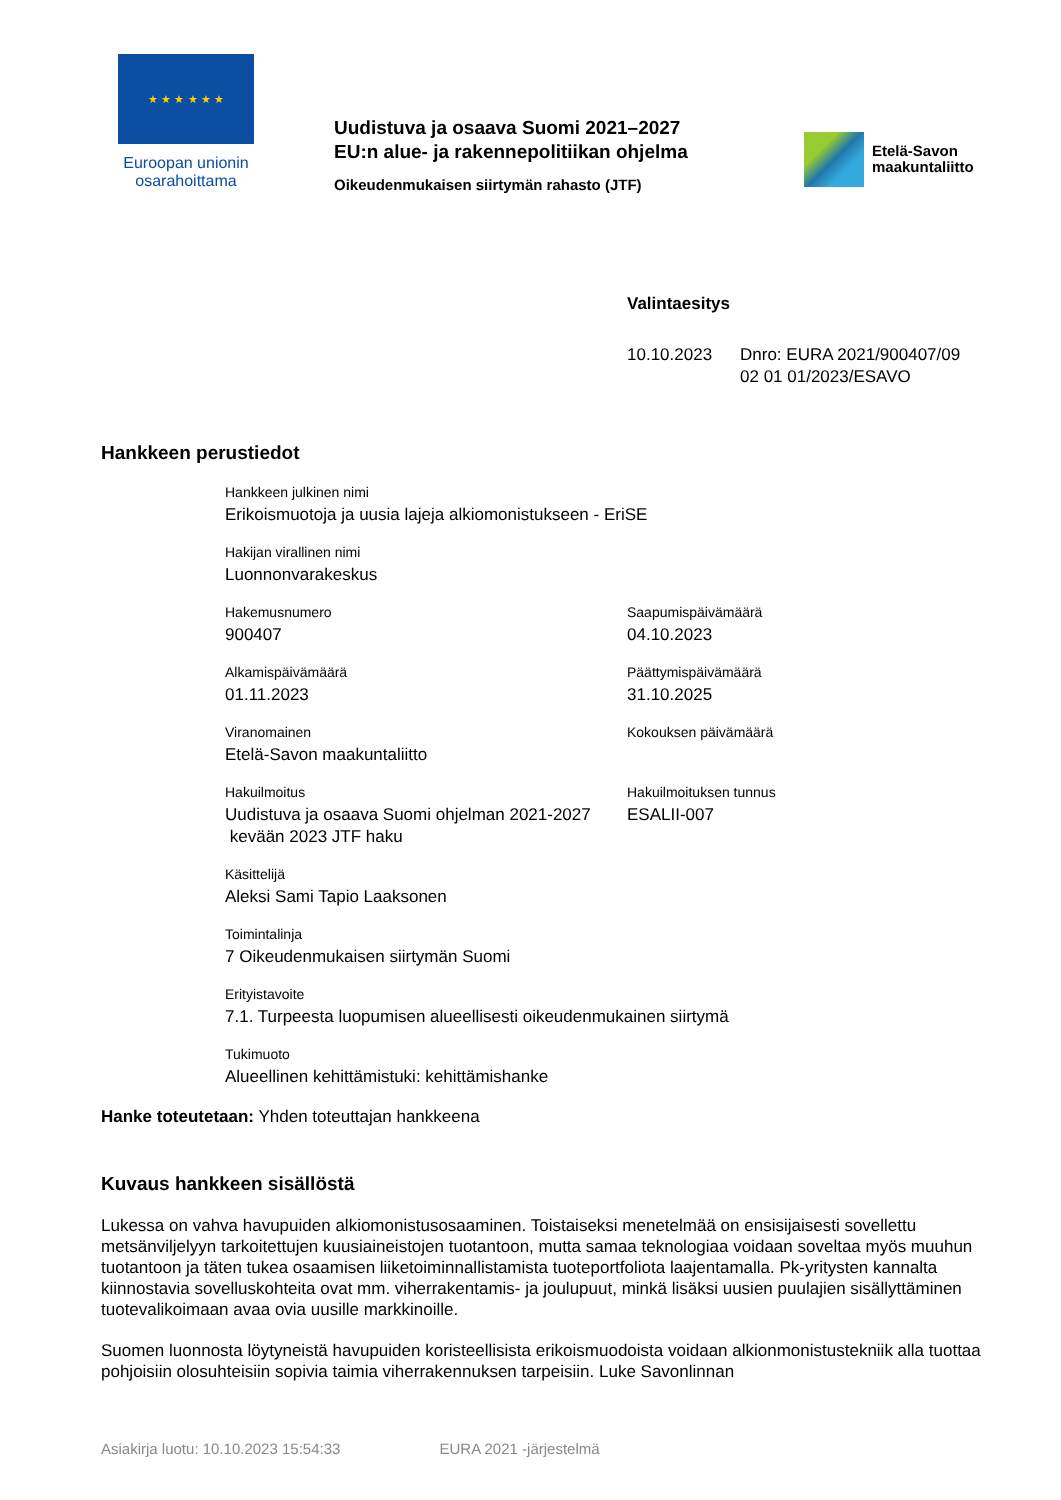★ ★ ★ ★ ★ ★
Euroopan unionin
osarahoittama
Uudistuva ja osaava Suomi 2021–2027
EU:n alue- ja rakennepolitiikan ohjelma
Oikeudenmukaisen siirtymän rahasto (JTF)
Etelä-Savon
maakuntaliitto
Valintaesitys
10.10.2023 Dnro: EURA 2021/900407/09
02 01 01/2023/ESAVO
Hankkeen perustiedot
Hankkeen julkinen nimi
Erikoismuotoja ja uusia lajeja alkiomonistukseen - EriSE
Hakijan virallinen nimi
Luonnonvarakeskus
Hakemusnumero
900407
Saapumispäivämäärä
04.10.2023
Alkamispäivämäärä
01.11.2023
Päättymispäivämäärä
31.10.2025
Viranomainen
Etelä-Savon maakuntaliitto
Kokouksen päivämäärä
Hakuilmoitus
Uudistuva ja osaava Suomi ohjelman 2021-2027
kevään 2023 JTF haku
Hakuilmoituksen tunnus
ESALII-007
Käsittelijä
Aleksi Sami Tapio Laaksonen
Toimintalinja
7 Oikeudenmukaisen siirtymän Suomi
Erityistavoite
7.1. Turpeesta luopumisen alueellisesti oikeudenmukainen siirtymä
Tukimuoto
Alueellinen kehittämistuki: kehittämishanke
Hanke toteutetaan: Yhden toteuttajan hankkeena
Kuvaus hankkeen sisällöstä
Lukessa on vahva havupuiden alkiomonistusosaaminen. Toistaiseksi menetelmää on ensisijaisesti sovellettu metsänviljelyyn tarkoitettujen kuusiaineistojen tuotantoon, mutta samaa teknologiaa voidaan soveltaa myös muuhun tuotantoon ja täten tukea osaamisen liiketoiminnallistamista tuoteportfoliota laajentamalla. Pk-yritysten kannalta kiinnostavia sovelluskohteita ovat mm. viherrakentamis- ja joulupuut, minkä lisäksi uusien puulajien sisällyttäminen tuotevalikoimaan avaa ovia uusille markkinoille.
Suomen luonnosta löytyneistä havupuiden koristeellisista erikoismuodoista voidaan alkionmonistustekniik alla tuottaa pohjoisiin olosuhteisiin sopivia taimia viherrakennuksen tarpeisiin. Luke Savonlinnan
Asiakirja luotu: 10.10.2023 15:54:33 EURA 2021 -järjestelmä